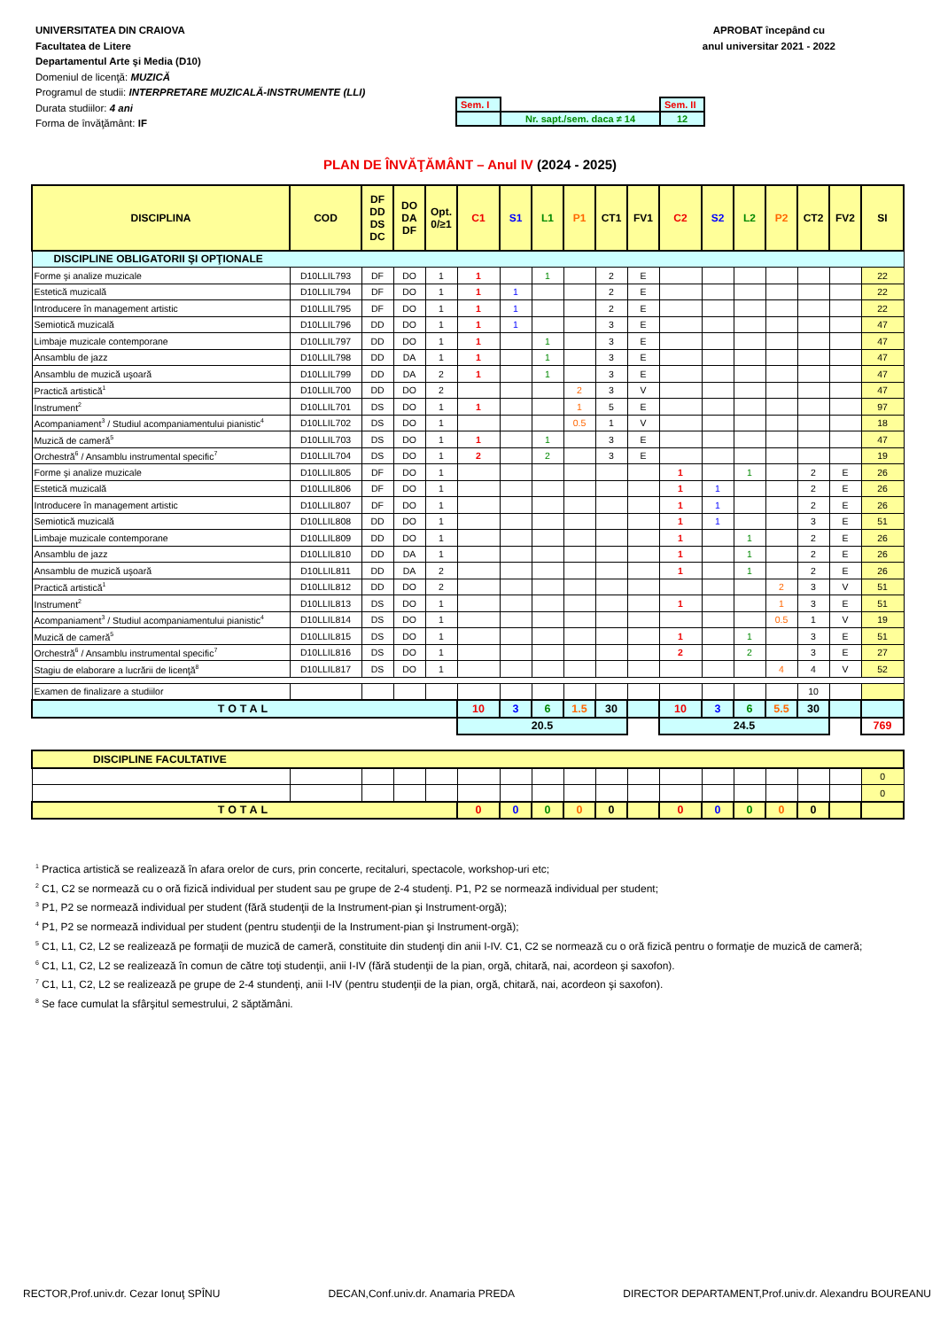UNIVERSITATEA DIN CRAIOVA
Facultatea de Litere
Departamentul Arte şi Media (D10)
Domeniul de licenţă: MUZICĂ
Programul de studii: INTERPRETARE MUZICALĂ-INSTRUMENTE (LLI)
Durata studiilor: 4 ani
Forma de învăţământ: IF
APROBAT începând cu
anul universitar 2021 - 2022
| Sem. I | | Sem. II |
| | Nr. sapt./sem. daca ≠ 14 | 12 |
PLAN DE ÎNVĂŢĂMÂNT – Anul IV (2024 - 2025)
| DISCIPLINA | COD | DF DD DS DC | DO DA DF | Opt. 0/≥1 | C1 | S1 | L1 | P1 | CT1 | FV1 | C2 | S2 | L2 | P2 | CT2 | FV2 | SI |
| --- | --- | --- | --- | --- | --- | --- | --- | --- | --- | --- | --- | --- | --- | --- | --- | --- | --- |
| DISCIPLINE OBLIGATORII ŞI OPŢIONALE | | | | | | | | | | | | | | | | | |
| Forme şi analize muzicale | D10LLIL793 | DF | DO | 1 | 1 | | 1 | | 2 | E | | | | | | | 22 |
| Estetică muzicală | D10LLIL794 | DF | DO | 1 | 1 | 1 | | | 2 | E | | | | | | | 22 |
| Introducere în management artistic | D10LLIL795 | DF | DO | 1 | 1 | 1 | | | 2 | E | | | | | | | 22 |
| Semiotică muzicală | D10LLIL796 | DD | DO | 1 | 1 | 1 | | | 3 | E | | | | | | | 47 |
| Limbaje muzicale contemporane | D10LLIL797 | DD | DO | 1 | 1 | | 1 | | 3 | E | | | | | | | 47 |
| Ansamblu de jazz | D10LLIL798 | DD | DA | 1 | 1 | | 1 | | 3 | E | | | | | | | 47 |
| Ansamblu de muzică uşoară | D10LLIL799 | DD | DA | 2 | 1 | | 1 | | 3 | E | | | | | | | 47 |
| Practică artistică<sup>1</sup> | D10LLIL700 | DD | DO | 2 | | | | 2 | 3 | V | | | | | | | 47 |
| Instrument<sup>2</sup> | D10LLIL701 | DS | DO | 1 | 1 | | | 1 | 5 | E | | | | | | | 97 |
| Acompaniament<sup>3</sup> / Studiul acompaniamentului pianistic<sup>4</sup> | D10LLIL702 | DS | DO | 1 | | | | 0.5 | 1 | V | | | | | | | 18 |
| Muzică de cameră<sup>5</sup> | D10LLIL703 | DS | DO | 1 | 1 | | 1 | | 3 | E | | | | | | | 47 |
| Orchestră<sup>6</sup> / Ansamblu instrumental specific<sup>7</sup> | D10LLIL704 | DS | DO | 1 | 2 | | 2 | | 3 | E | | | | | | | 19 |
| Forme şi analize muzicale | D10LLIL805 | DF | DO | 1 | | | | | | | 1 | | 1 | | 2 | E | 26 |
| Estetică muzicală | D10LLIL806 | DF | DO | 1 | | | | | | | 1 | 1 | | | 2 | E | 26 |
| Introducere în management artistic | D10LLIL807 | DF | DO | 1 | | | | | | | 1 | 1 | | | 2 | E | 26 |
| Semiotică muzicală | D10LLIL808 | DD | DO | 1 | | | | | | | 1 | 1 | | | 3 | E | 51 |
| Limbaje muzicale contemporane | D10LLIL809 | DD | DO | 1 | | | | | | | 1 | | 1 | | 2 | E | 26 |
| Ansamblu de jazz | D10LLIL810 | DD | DA | 1 | | | | | | | 1 | | 1 | | 2 | E | 26 |
| Ansamblu de muzică uşoară | D10LLIL811 | DD | DA | 2 | | | | | | | 1 | | 1 | | 2 | E | 26 |
| Practică artistică<sup>1</sup> | D10LLIL812 | DD | DO | 2 | | | | | | | | | | 2 | 3 | V | 51 |
| Instrument<sup>2</sup> | D10LLIL813 | DS | DO | 1 | | | | | | | 1 | | | 1 | 3 | E | 51 |
| Acompaniament<sup>3</sup> / Studiul acompaniamentului pianistic<sup>4</sup> | D10LLIL814 | DS | DO | 1 | | | | | | | | | | 0.5 | 1 | V | 19 |
| Muzică de cameră<sup>5</sup> | D10LLIL815 | DS | DO | 1 | | | | | | | 1 | | 1 | | 3 | E | 51 |
| Orchestră<sup>6</sup> / Ansamblu instrumental specific<sup>7</sup> | D10LLIL816 | DS | DO | 1 | | | | | | | 2 | | 2 | | 3 | E | 27 |
| Stagiu de elaborare a lucrării de licenţă<sup>8</sup> | D10LLIL817 | DS | DO | 1 | | | | | | | | | | 4 | 4 | V | 52 |
| Examen de finalizare a studiilor | | | | | | | | | | | | | | | 10 | | |
| TOTAL | | | | | 10 | 3 | 6 | 1.5 | 30 | | 10 | 3 | 6 | 5.5 | 30 | | |
| | | | | | 20.5 | | | | | | 24.5 | | | | | | 769 |
| DISCIPLINE FACULTATIVE | | | | | | | | | | | | | | | | | |
| | | | | | | | | | | | | | | | | | 0 |
| | | | | | | | | | | | | | | | | | 0 |
| TOTAL | | | | | 0 | 0 | 0 | 0 | 0 | | 0 | 0 | 0 | 0 | 0 | | |
<sup>1</sup> Practica artistică se realizează în afara orelor de curs, prin concerte, recitaluri, spectacole, workshop-uri etc;
<sup>2</sup> C1, C2 se normează cu o oră fizică individual per student sau pe grupe de 2-4 studenţi. P1, P2 se normează individual per student;
<sup>3</sup> P1, P2 se normează individual per student (fără studenţii de la Instrument-pian şi Instrument-orgă);
<sup>4</sup> P1, P2 se normează individual per student (pentru studenţii de la Instrument-pian şi Instrument-orgă);
<sup>5</sup> C1, L1, C2, L2 se realizează pe formaţii de muzică de cameră, constituite din studenţi din anii I-IV. C1, C2 se normează cu o oră fizică pentru o formaţie de muzică de cameră;
<sup>6</sup> C1, L1, C2, L2 se realizează în comun de către toţi studenţii, anii I-IV (fără studenţii de la pian, orgă, chitară, nai, acordeon şi saxofon).
<sup>7</sup> C1, L1, C2, L2 se realizează pe grupe de 2-4 stundenţi, anii I-IV (pentru studenţii de la pian, orgă, chitară, nai, acordeon şi saxofon).
<sup>8</sup> Se face cumulat la sfârşitul semestrului, 2 săptămâni.
RECTOR,Prof.univ.dr. Cezar Ionuţ SPÎNU DECAN,Conf.univ.dr. Anamaria PREDA DIRECTOR DEPARTAMENT,Prof.univ.dr. Alexandru BOUREANU